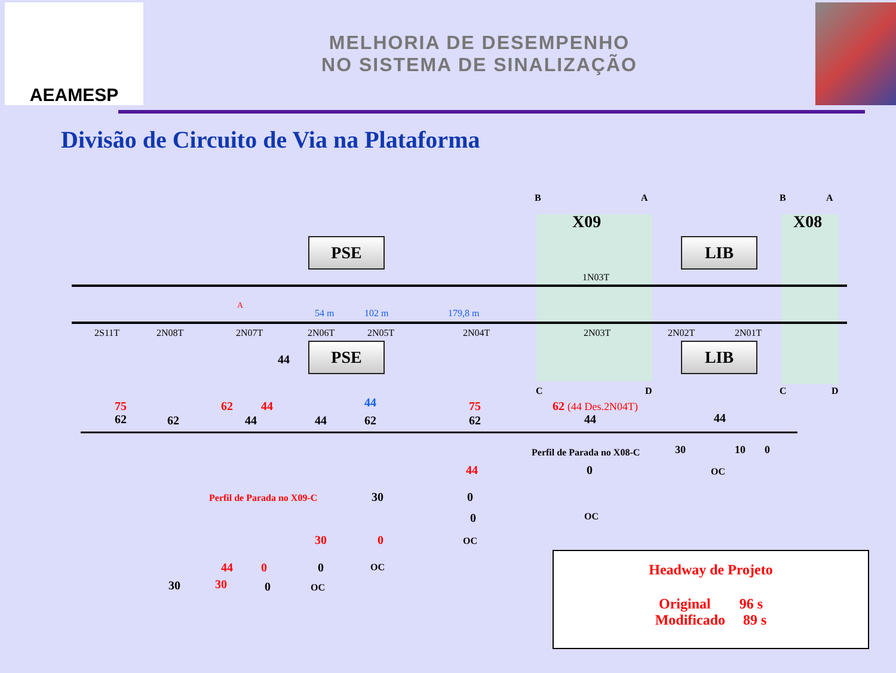AEAMESP
MELHORIA DE DESEMPENHO
NO SISTEMA DE SINALIZAÇÃO
Divisão de Circuito de Via na Plataforma
B A B A
X09 X08
C D C D
PSE
PSE
LIB
LIB
44
1N03T
2S11T 2N08T 2N07T 2N06T 2N05T 2N04T 2N03T 2N02T 2N01T
54 m 102 m 179,8 m
A
75
62 62
62 44
44 44
44
62
75
62
62 (44 Des.2N04T)
44 44
Perfil de Parada no X08-C 30 10 0
44 0 OC
Perfil de Parada no X09-C 30 0
0 OC
30 0 OC
44 0 0 OC
30 30 0 OC
Headway de Projeto
Original 96 s
Modificado 89 s